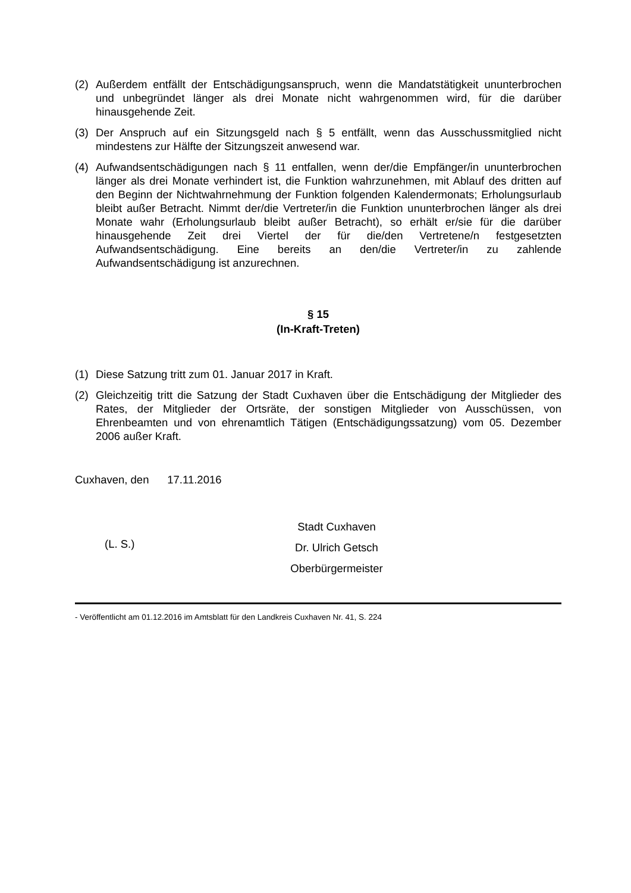(2) Außerdem entfällt der Entschädigungsanspruch, wenn die Mandatstätigkeit ununterbrochen und unbegründet länger als drei Monate nicht wahrgenommen wird, für die darüber hinausgehende Zeit.
(3) Der Anspruch auf ein Sitzungsgeld nach § 5 entfällt, wenn das Ausschussmitglied nicht mindestens zur Hälfte der Sitzungszeit anwesend war.
(4) Aufwandsentschädigungen nach § 11 entfallen, wenn der/die Empfänger/in ununterbrochen länger als drei Monate verhindert ist, die Funktion wahrzunehmen, mit Ablauf des dritten auf den Beginn der Nichtwahrnehmung der Funktion folgenden Kalendermonats; Erholungsurlaub bleibt außer Betracht. Nimmt der/die Vertreter/in die Funktion ununterbrochen länger als drei Monate wahr (Erholungsurlaub bleibt außer Betracht), so erhält er/sie für die darüber hinausgehende Zeit drei Viertel der für die/den Vertretene/n festgesetzten Aufwandsentschädigung. Eine bereits an den/die Vertreter/in zu zahlende Aufwandsentschädigung ist anzurechnen.
§ 15
(In-Kraft-Treten)
(1) Diese Satzung tritt zum 01. Januar 2017 in Kraft.
(2) Gleichzeitig tritt die Satzung der Stadt Cuxhaven über die Entschädigung der Mitglieder des Rates, der Mitglieder der Ortsräte, der sonstigen Mitglieder von Ausschüssen, von Ehrenbeamten und von ehrenamtlich Tätigen (Entschädigungssatzung) vom 05. Dezember 2006 außer Kraft.
Cuxhaven, den 17.11.2016
(L. S.)
Stadt Cuxhaven
Dr. Ulrich Getsch
Oberbürgermeister
- Veröffentlicht am 01.12.2016 im Amtsblatt für den Landkreis Cuxhaven Nr. 41, S. 224